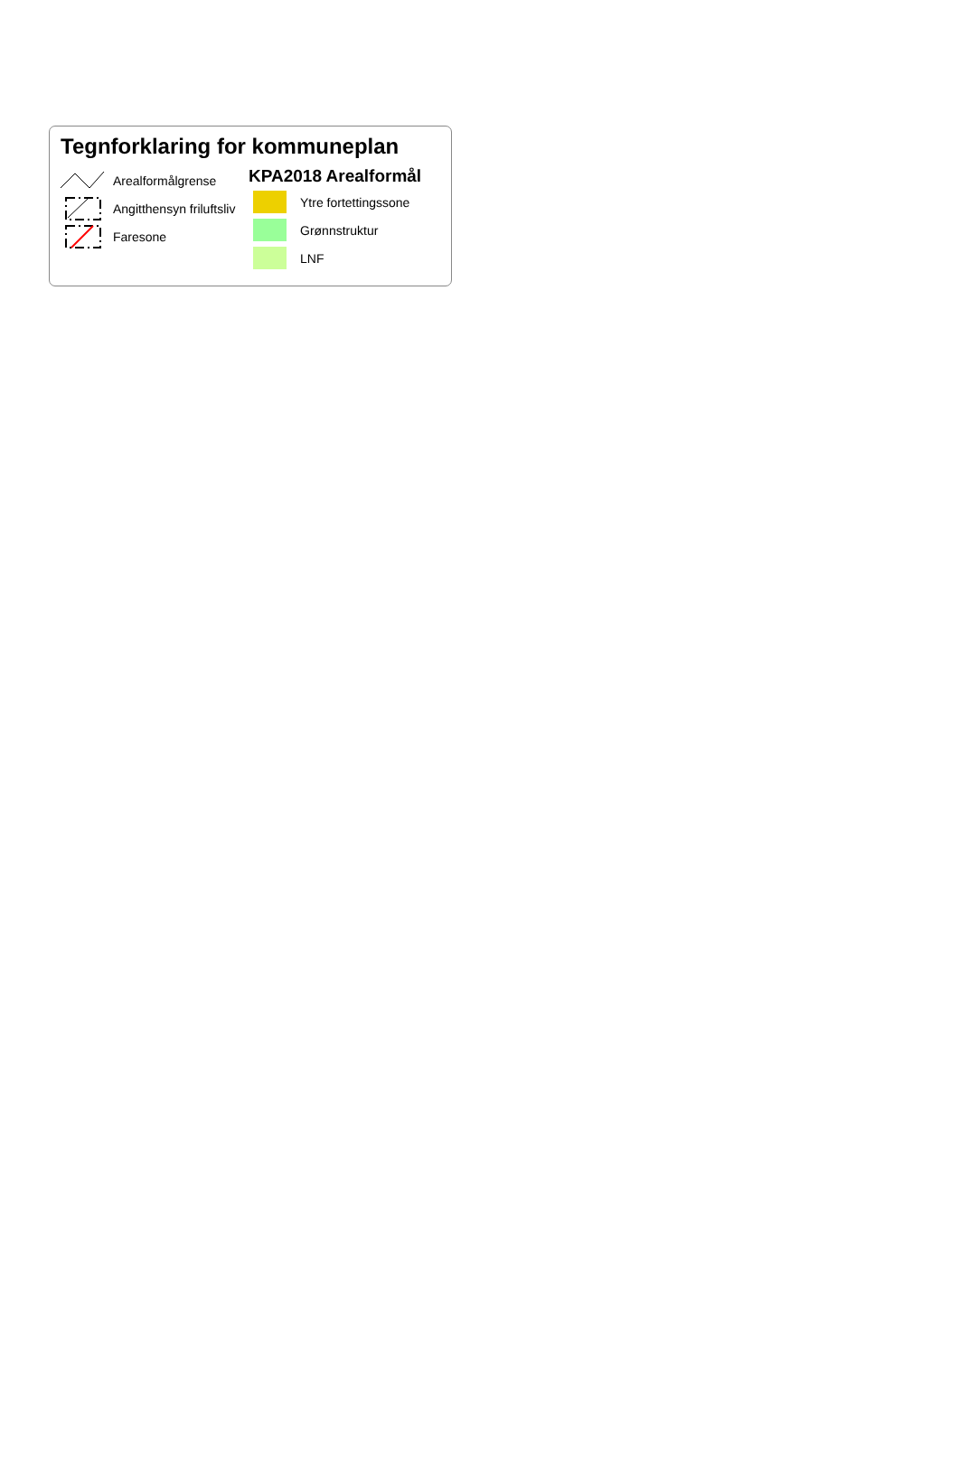Tegnforklaring for kommuneplan
Arealformålgrense
Angitthensyn friluftsliv
Faresone
KPA2018 Arealformål
Ytre fortettingssone
Grønnstruktur
LNF